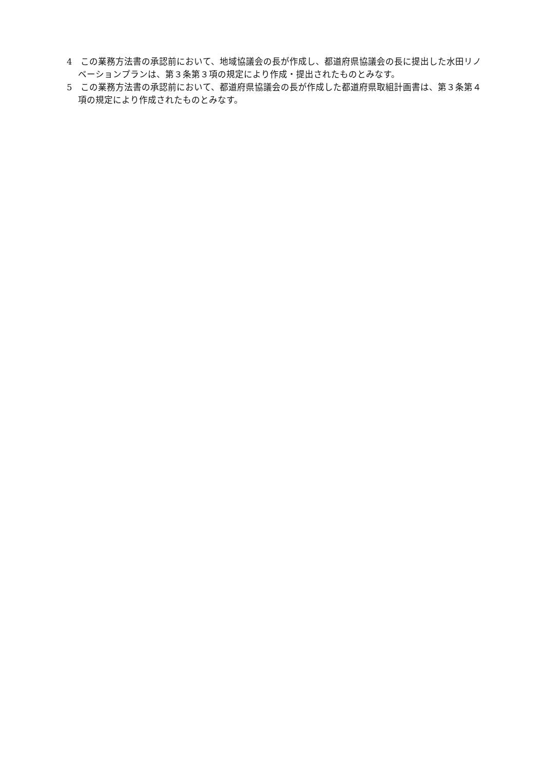4　この業務方法書の承認前において、地域協議会の長が作成し、都道府県協議会の長に提出した水田リノベーションプランは、第３条第３項の規定により作成・提出されたものとみなす。
5　この業務方法書の承認前において、都道府県協議会の長が作成した都道府県取組計画書は、第３条第４項の規定により作成されたものとみなす。